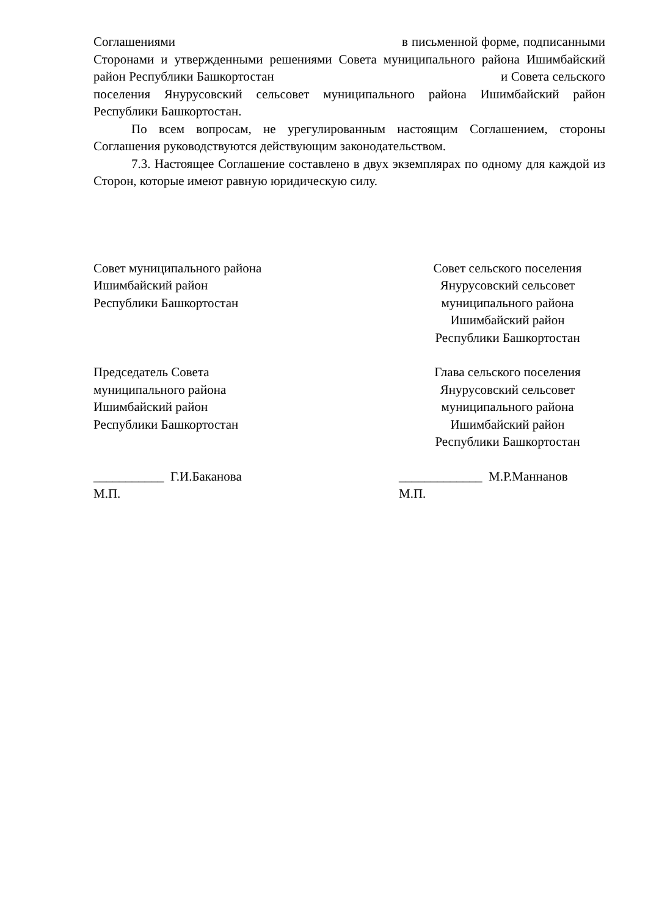Соглашениями в письменной форме, подписанными Сторонами и утвержденными решениями Совета муниципального района Ишимбайский район Республики Башкортостан и Совета сельского поселения Янурусовский сельсовет муниципального района Ишимбайский район Республики Башкортостан.
По всем вопросам, не урегулированным настоящим Соглашением, стороны Соглашения руководствуются действующим законодательством.
7.3. Настоящее Соглашение составлено в двух экземплярах по одному для каждой из Сторон, которые имеют равную юридическую силу.
Совет муниципального района
Ишимбайский район
Республики Башкортостан
Совет сельского поселения
Янурусовский сельсовет
муниципального района
Ишимбайский район
Республики Башкортостан
Председатель Совета
муниципального района
Ишимбайский район
Республики Башкортостан
Глава сельского поселения
Янурусовский сельсовет
муниципального района
Ишимбайский район
Республики Башкортостан
___________ Г.И.Баканова
М.П.
_____________ М.Р.Маннанов
М.П.